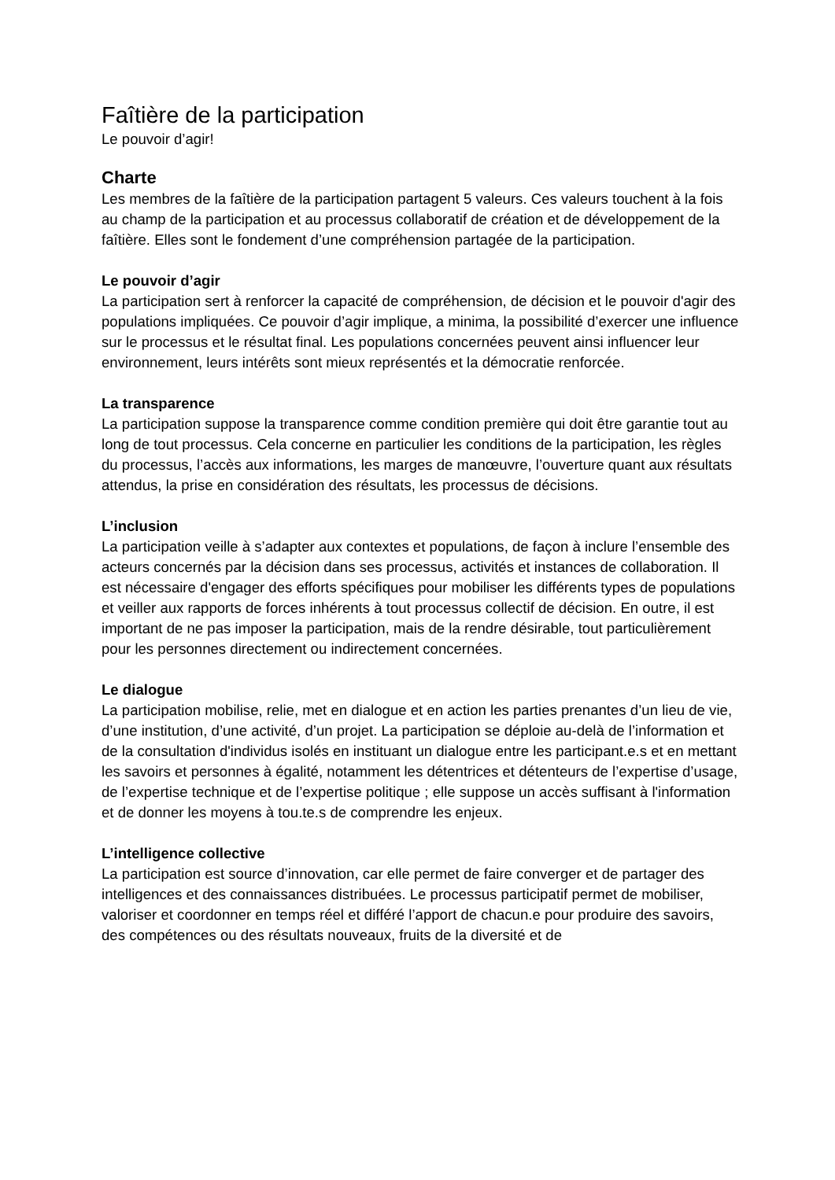Faîtière de la participation
Le pouvoir d’agir!
Charte
Les membres de la faîtière de la participation partagent 5 valeurs. Ces valeurs touchent à la fois au champ de la participation et au processus collaboratif de création et de développement de la faîtière. Elles sont le fondement d’une compréhension partagée de la participation.
Le pouvoir d’agir
La participation sert à renforcer la capacité de compréhension, de décision et le pouvoir d'agir des populations impliquées. Ce pouvoir d’agir implique, a minima, la possibilité d’exercer une influence sur le processus et le résultat final. Les populations concernées peuvent ainsi influencer leur environnement, leurs intérêts sont mieux représentés et la démocratie renforcée.
La transparence
La participation suppose la transparence comme condition première qui doit être garantie tout au long de tout processus. Cela concerne en particulier les conditions de la participation, les règles du processus, l’accès aux informations, les marges de manœuvre, l’ouverture quant aux résultats attendus, la prise en considération des résultats, les processus de décisions.
L’inclusion
La participation veille à s’adapter aux contextes et populations, de façon à inclure l’ensemble des acteurs concernés par la décision dans ses processus, activités et instances de collaboration. Il est nécessaire d'engager des efforts spécifiques pour mobiliser les différents types de populations et veiller aux rapports de forces inhérents à tout processus collectif de décision. En outre, il est important de ne pas imposer la participation, mais de la rendre désirable, tout particulièrement pour les personnes directement ou indirectement concernées.
Le dialogue
La participation mobilise, relie, met en dialogue et en action les parties prenantes d’un lieu de vie, d’une institution, d’une activité, d’un projet. La participation se déploie au-delà de l’information et de la consultation d'individus isolés en instituant un dialogue entre les participant.e.s et en mettant les savoirs et personnes à égalité, notamment les détentrices et détenteurs de l’expertise d’usage, de l’expertise technique et de l’expertise politique ; elle suppose un accès suffisant à l'information et de donner les moyens à tou.te.s de comprendre les enjeux.
L’intelligence collective
La participation est source d’innovation, car elle permet de faire converger et de partager des intelligences et des connaissances distribuées. Le processus participatif permet de mobiliser, valoriser et coordonner en temps réel et différé l’apport de chacun.e pour produire des savoirs, des compétences ou des résultats nouveaux, fruits de la diversité et de